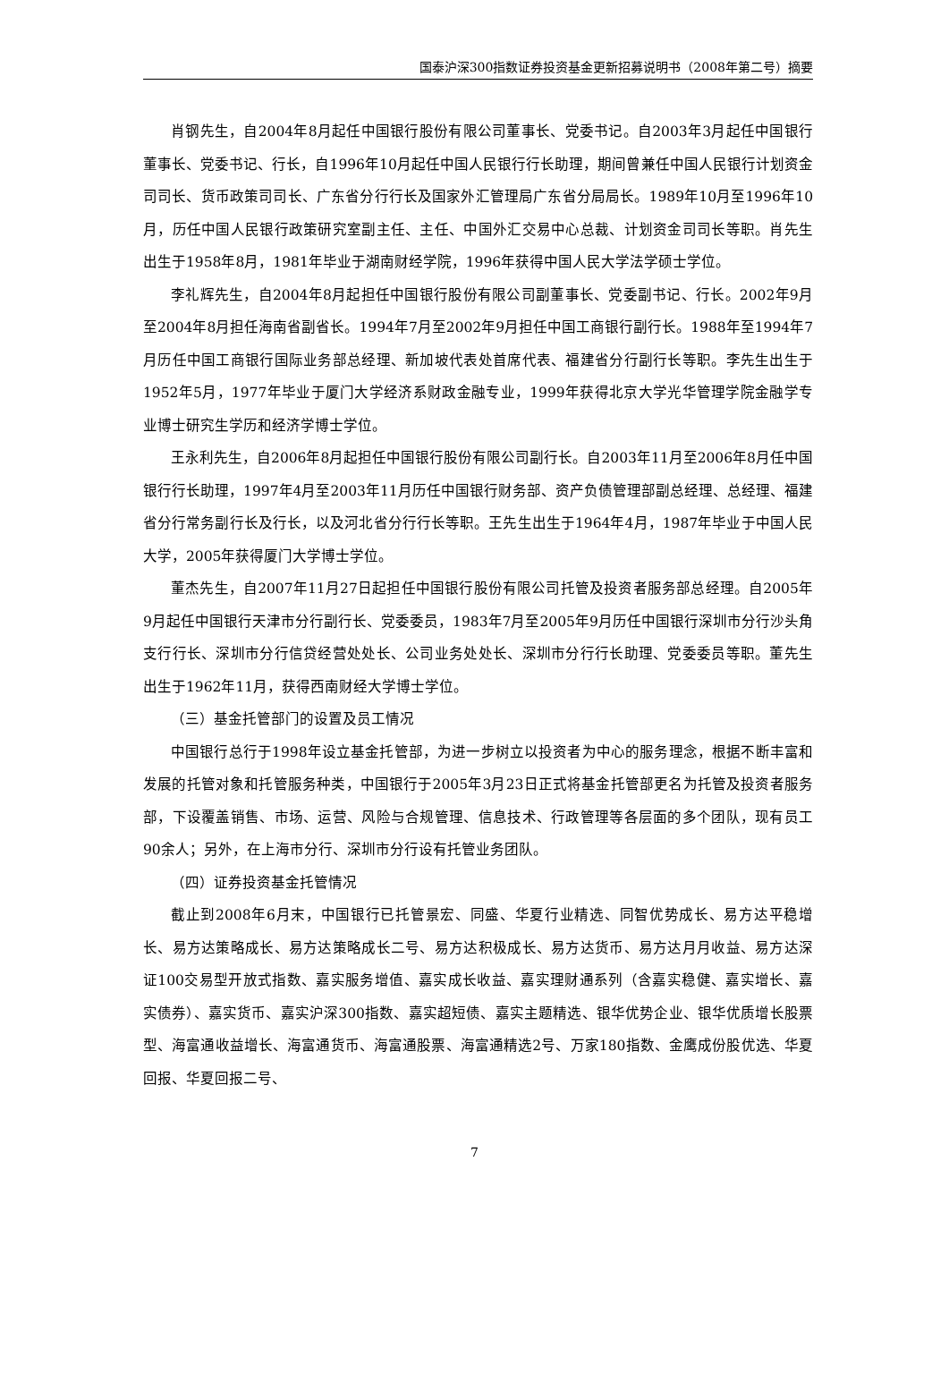国泰沪深300指数证券投资基金更新招募说明书（2008年第二号）摘要
肖钢先生，自2004年8月起任中国银行股份有限公司董事长、党委书记。自2003年3月起任中国银行董事长、党委书记、行长，自1996年10月起任中国人民银行行长助理，期间曾兼任中国人民银行计划资金司司长、货币政策司司长、广东省分行行长及国家外汇管理局广东省分局局长。1989年10月至1996年10月，历任中国人民银行政策研究室副主任、主任、中国外汇交易中心总裁、计划资金司司长等职。肖先生出生于1958年8月，1981年毕业于湖南财经学院，1996年获得中国人民大学法学硕士学位。
李礼辉先生，自2004年8月起担任中国银行股份有限公司副董事长、党委副书记、行长。2002年9月至2004年8月担任海南省副省长。1994年7月至2002年9月担任中国工商银行副行长。1988年至1994年7月历任中国工商银行国际业务部总经理、新加坡代表处首席代表、福建省分行副行长等职。李先生出生于1952年5月，1977年毕业于厦门大学经济系财政金融专业，1999年获得北京大学光华管理学院金融学专业博士研究生学历和经济学博士学位。
王永利先生，自2006年8月起担任中国银行股份有限公司副行长。自2003年11月至2006年8月任中国银行行长助理，1997年4月至2003年11月历任中国银行财务部、资产负债管理部副总经理、总经理、福建省分行常务副行长及行长，以及河北省分行行长等职。王先生出生于1964年4月，1987年毕业于中国人民大学，2005年获得厦门大学博士学位。
董杰先生，自2007年11月27日起担任中国银行股份有限公司托管及投资者服务部总经理。自2005年9月起任中国银行天津市分行副行长、党委委员，1983年7月至2005年9月历任中国银行深圳市分行沙头角支行行长、深圳市分行信贷经营处处长、公司业务处处长、深圳市分行行长助理、党委委员等职。董先生出生于1962年11月，获得西南财经大学博士学位。
（三）基金托管部门的设置及员工情况
中国银行总行于1998年设立基金托管部，为进一步树立以投资者为中心的服务理念，根据不断丰富和发展的托管对象和托管服务种类，中国银行于2005年3月23日正式将基金托管部更名为托管及投资者服务部，下设覆盖销售、市场、运营、风险与合规管理、信息技术、行政管理等各层面的多个团队，现有员工90余人；另外，在上海市分行、深圳市分行设有托管业务团队。
（四）证券投资基金托管情况
截止到2008年6月末，中国银行已托管景宏、同盛、华夏行业精选、同智优势成长、易方达平稳增长、易方达策略成长、易方达策略成长二号、易方达积极成长、易方达货币、易方达月月收益、易方达深证100交易型开放式指数、嘉实服务增值、嘉实成长收益、嘉实理财通系列（含嘉实稳健、嘉实增长、嘉实债券）、嘉实货币、嘉实沪深300指数、嘉实超短债、嘉实主题精选、银华优势企业、银华优质增长股票型、海富通收益增长、海富通货币、海富通股票、海富通精选2号、万家180指数、金鹰成份股优选、华夏回报、华夏回报二号、
7